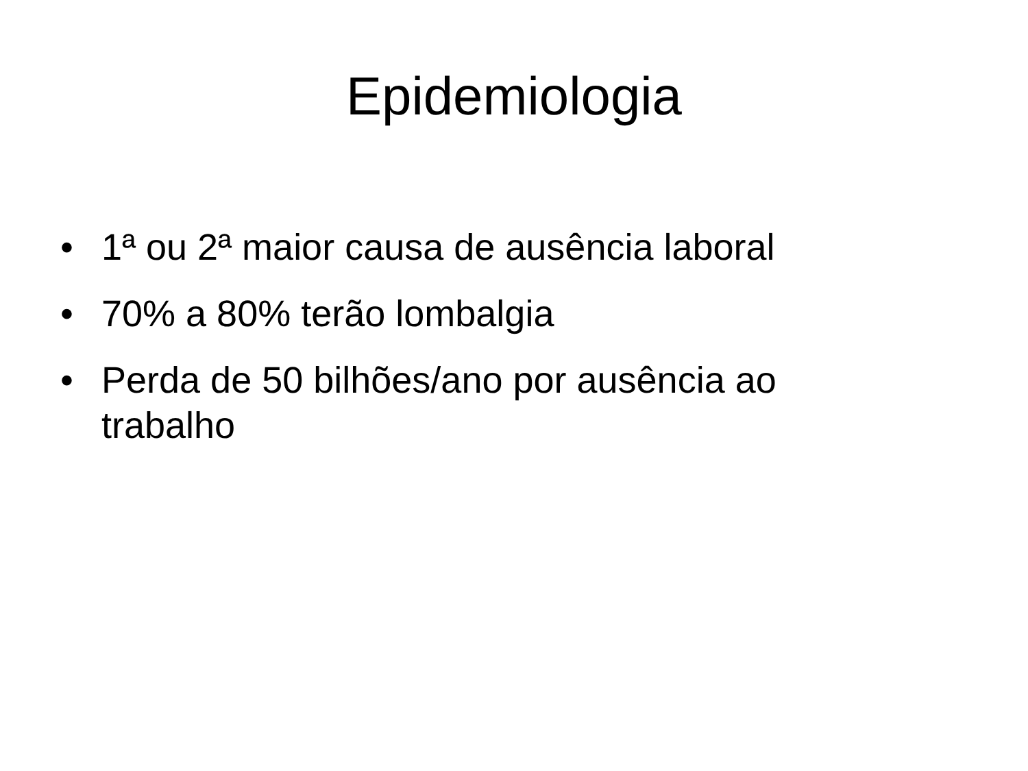Epidemiologia
• 1ª ou 2ª maior causa de ausência laboral
• 70% a 80% terão lombalgia
• Perda de 50 bilhões/ano por ausência ao trabalho